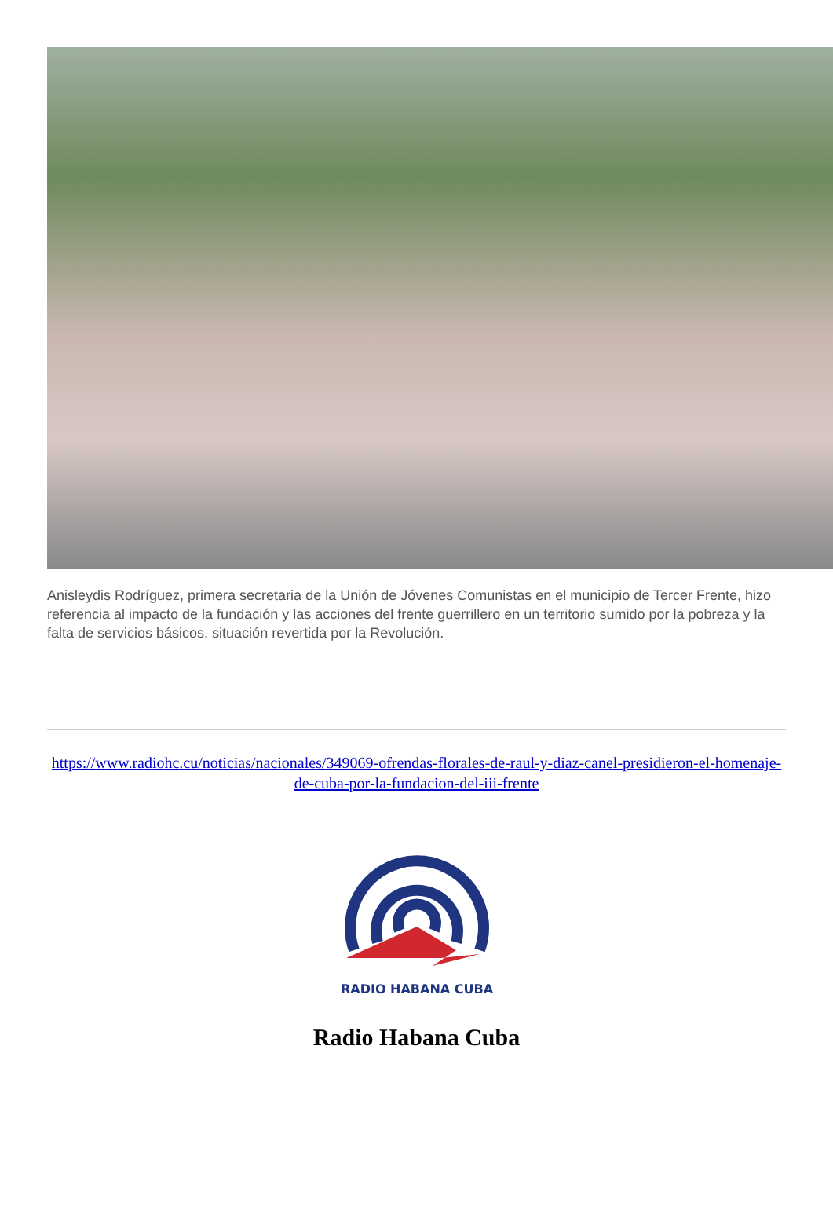Anisleydis Rodríguez, primera secretaria de la Unión de Jóvenes Comunistas en el municipio de Tercer Frente, hizo referencia al impacto de la fundación y las acciones del frente guerrillero en un territorio sumido por la pobreza y la falta de servicios básicos, situación revertida por la Revolución.
https://www.radiohc.cu/noticias/nacionales/349069-ofrendas-florales-de-raul-y-diaz-canel-presidieron-el-homenaje-de-cuba-por-la-fundacion-del-iii-frente
RADIO HABANA CUBA
Radio Habana Cuba